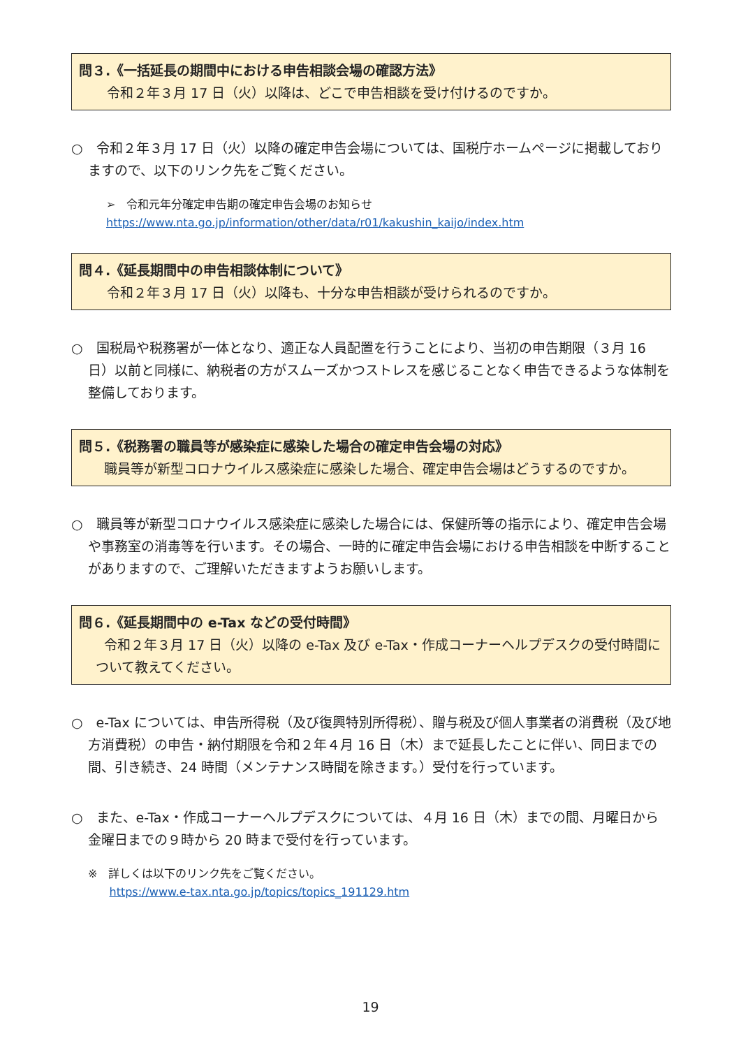問３.《一括延長の期間中における申告相談会場の確認方法》
令和２年３月 17 日（火）以降は、どこで申告相談を受け付けるのですか。
○　令和２年３月 17 日（火）以降の確定申告会場については、国税庁ホームページに掲載しておりますので、以下のリンク先をご覧ください。
➢　令和元年分確定申告期の確定申告会場のお知らせ
https://www.nta.go.jp/information/other/data/r01/kakushin_kaijo/index.htm
問４.《延長期間中の申告相談体制について》
令和２年３月 17 日（火）以降も、十分な申告相談が受けられるのですか。
○　国税局や税務署が一体となり、適正な人員配置を行うことにより、当初の申告期限（３月 16 日）以前と同様に、納税者の方がスムーズかつストレスを感じることなく申告できるような体制を整備しております。
問５.《税務署の職員等が感染症に感染した場合の確定申告会場の対応》
職員等が新型コロナウイルス感染症に感染した場合、確定申告会場はどうするのですか。
○　職員等が新型コロナウイルス感染症に感染した場合には、保健所等の指示により、確定申告会場や事務室の消毒等を行います。その場合、一時的に確定申告会場における申告相談を中断することがありますので、ご理解いただきますようお願いします。
問６.《延長期間中の e-Tax などの受付時間》
令和２年３月 17 日（火）以降の e-Tax 及び e-Tax・作成コーナーヘルプデスクの受付時間について教えてください。
○　e-Tax については、申告所得税（及び復興特別所得税）、贈与税及び個人事業者の消費税（及び地方消費税）の申告・納付期限を令和２年４月 16 日（木）まで延長したことに伴い、同日までの間、引き続き、24 時間（メンテナンス時間を除きます。）受付を行っています。
○　また、e-Tax・作成コーナーヘルプデスクについては、４月 16 日（木）までの間、月曜日から金曜日までの９時から 20 時まで受付を行っています。
※　詳しくは以下のリンク先をご覧ください。
https://www.e-tax.nta.go.jp/topics/topics_191129.htm
19